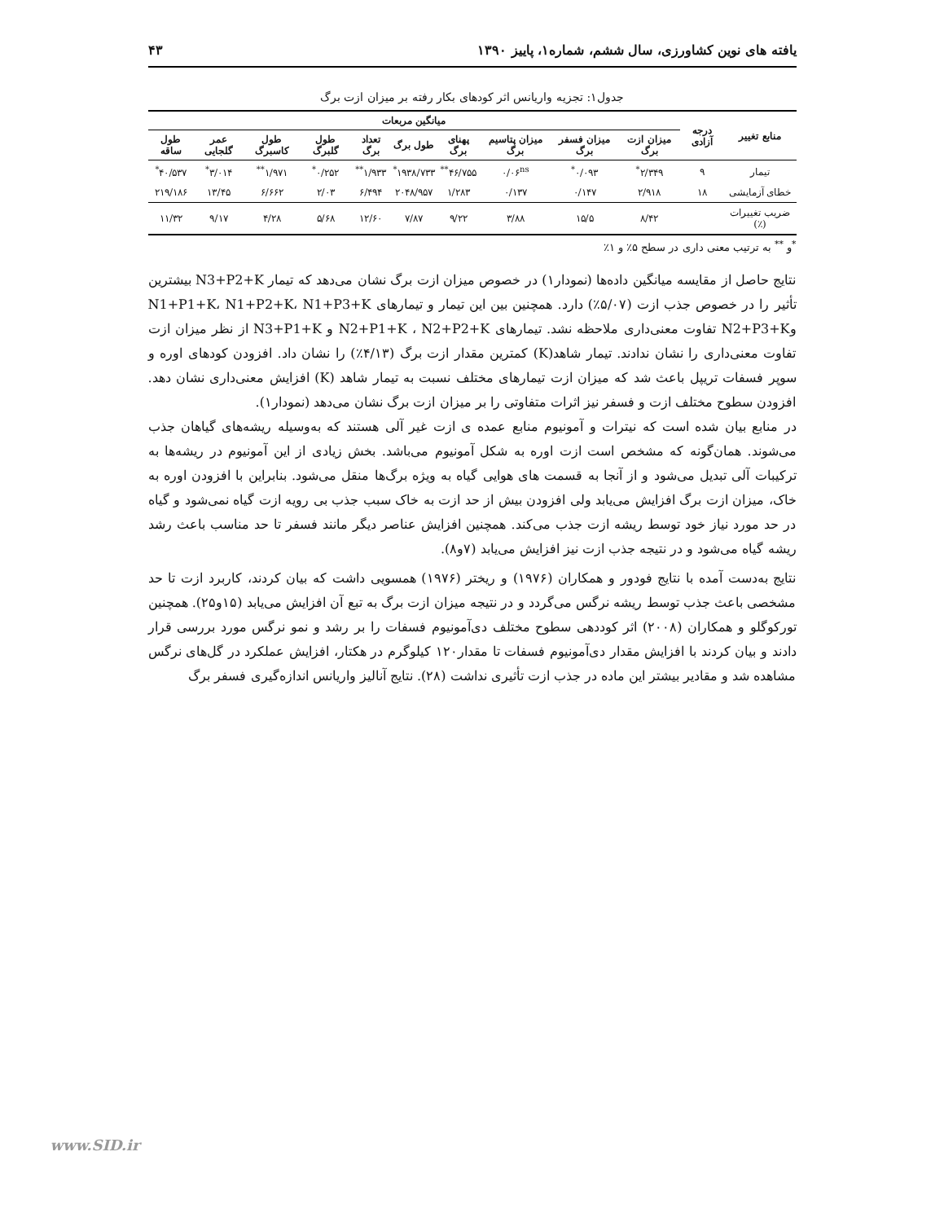یافته های نوین کشاورزی، سال ششم، شماره۱، پاییز ۱۳۹۰ ۴۳
جدول۱: تجزیه واریانس اثر کودهای بکار رفته بر میزان ازت برگ
| منابع تغییر | درجه آزادی | میانگین مربعات | | | | | | | | | |
| --- | --- | --- | --- | --- | --- | --- | --- | --- | --- | --- | --- |
| | | میزان ازت برگ | میزان فسفر برگ | میزان پتاسیم برگ | پهنای برگ | طول برگ | تعداد برگ | طول گلبرگ | طول کاسبرگ | عمر گلجایی | طول ساقه |
| تیمار | ۹ | ۲/۳۴۹<sup>*</sup> | ۰/۰۹۳<sup>*</sup> | ۰/۰۶<sup>ns</sup> | ۴۶/۷۵۵<sup>**</sup> | ۱۹۳۸/۷۳۳<sup>*</sup> | ۱/۹۳۳<sup>**</sup> | ۰/۲۵۲<sup>*</sup> | ۱/۹۷۱<sup>**</sup> | ۳/۰۱۴<sup>*</sup> | ۴۰/۵۳۷<sup>*</sup> |
| خطای آزمایشی | ۱۸ | ۲/۹۱۸ | ۰/۱۴۷ | ۰/۱۳۷ | ۱/۲۸۳ | ۲۰۴۸/۹۵۷ | ۶/۴۹۴ | ۲/۰۳ | ۶/۶۶۲ | ۱۳/۴۵ | ۲۱۹/۱۸۶ |
| ضریب تغییرات (٪) | | ۸/۴۲ | ۱۵/۵ | ۳/۸۸ | ۹/۲۲ | ۷/۸۷ | ۱۲/۶۰ | ۵/۶۸ | ۴/۲۸ | ۹/۱۷ | ۱۱/۳۲ |
<sup>*</sup> و <sup>**</sup> به ترتیب معنی داری در سطح ۵٪ و ۱٪
نتایج حاصل از مقایسه میانگین داده‌ها (نمودار۱) در خصوص میزان ازت برگ نشان می‌دهد که تیمار N3+P2+K بیشترین تأثیر را در خصوص جذب ازت (۵/۰۷٪) دارد. همچنین بین این تیمار و تیمارهای N1+P1+K، N1+P2+K، N1+P3+K وN2+P3+K تفاوت معنی‌داری ملاحظه نشد. تیمارهای N2+P1+K ، N2+P2+K و N3+P1+K از نظر میزان ازت تفاوت معنی‌داری را نشان ندادند. تیمار شاهد(K) کمترین مقدار ازت برگ (۴/۱۳٪) را نشان داد. افزودن کودهای اوره و سوپر فسفات تریپل باعث شد که میزان ازت تیمارهای مختلف نسبت به تیمار شاهد (K) افزایش معنی‌داری نشان دهد. افزودن سطوح مختلف ازت و فسفر نیز اثرات متفاوتی را بر میزان ازت برگ نشان می‌دهد (نمودار۱).
در منابع بیان شده است که نیترات و آمونیوم منابع عمده ی ازت غیر آلی هستند که به‌وسیله ریشه‌های گیاهان جذب می‌شوند. همان‌گونه که مشخص است ازت اوره به شکل آمونیوم می‌باشد. بخش زیادی از این آمونیوم در ریشه‌ها به ترکیبات آلی تبدیل می‌شود و از آنجا به قسمت های هوایی گیاه به ویژه برگ‌ها منقل می‌شود. بنابراین با افزودن اوره به خاک، میزان ازت برگ افزایش می‌یابد ولی افزودن بیش از حد ازت به خاک سبب جذب بی رویه ازت گیاه نمی‌شود و گیاه در حد مورد نیاز خود توسط ریشه ازت جذب می‌کند. همچنین افزایش عناصر دیگر مانند فسفر تا حد مناسب باعث رشد ریشه گیاه می‌شود و در نتیجه جذب ازت نیز افزایش می‌یابد (۷و۸).
نتایج به‌دست آمده با نتایج فودور و همکاران (۱۹۷۶) و ریختر (۱۹۷۶) همسویی داشت که بیان کردند، کاربرد ازت تا حد مشخصی باعث جذب توسط ریشه نرگس می‌گردد و در نتیجه میزان ازت برگ به تبع آن افزایش می‌یابد (۱۵و۲۵). همچنین تورکوگلو و همکاران (۲۰۰۸) اثر کوددهی سطوح مختلف دی‌آمونیوم فسفات را بر رشد و نمو نرگس مورد بررسی قرار دادند و بیان کردند با افزایش مقدار دی‌آمونیوم فسفات تا مقدار۱۲۰ کیلوگرم در هکتار، افزایش عملکرد در گل‌های نرگس مشاهده شد و مقادیر بیشتر این ماده در جذب ازت تأثیری نداشت (۲۸). نتایج آنالیز واریانس اندازه‌گیری فسفر برگ
www.SID.ir